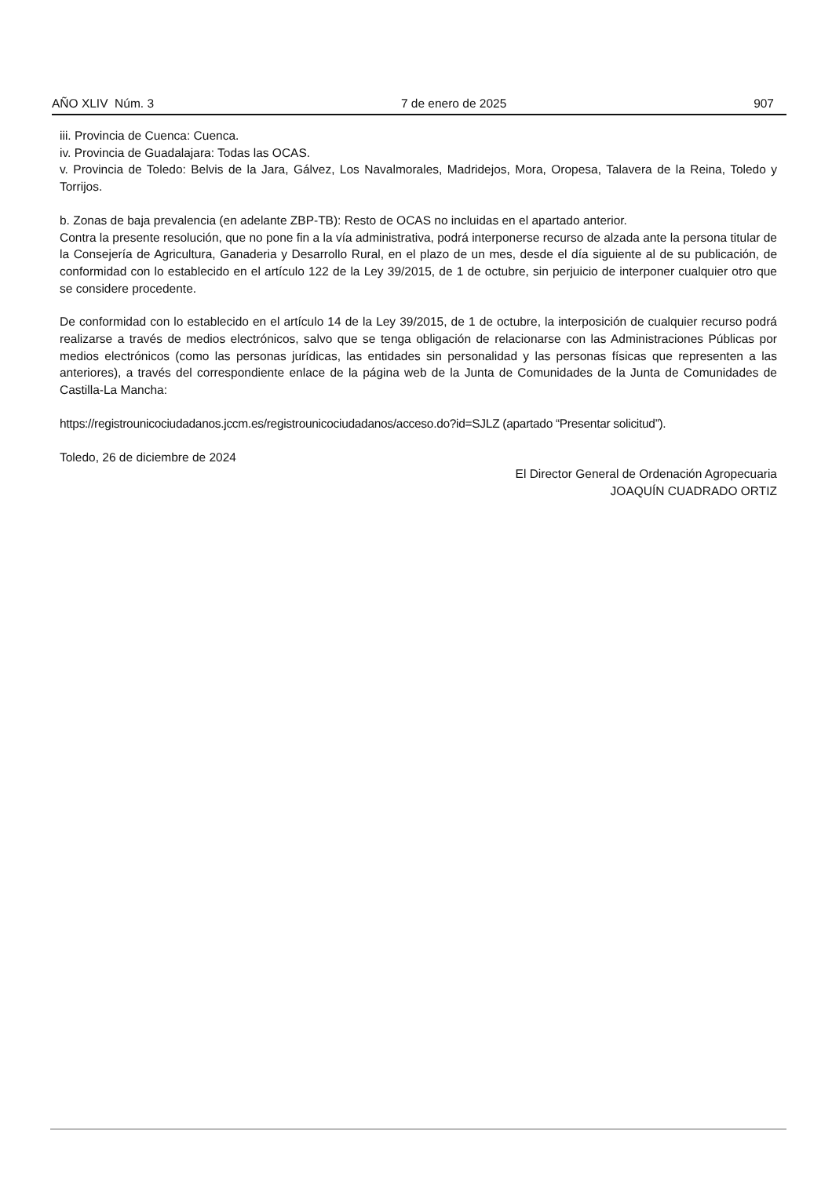AÑO XLIV Núm. 3 7 de enero de 2025 907
iii. Provincia de Cuenca: Cuenca.
iv. Provincia de Guadalajara: Todas las OCAS.
v. Provincia de Toledo: Belvis de la Jara, Gálvez, Los Navalmorales, Madridejos, Mora, Oropesa, Talavera de la Reina, Toledo y Torrijos.
b. Zonas de baja prevalencia (en adelante ZBP-TB): Resto de OCAS no incluidas en el apartado anterior.
Contra la presente resolución, que no pone fin a la vía administrativa, podrá interponerse recurso de alzada ante la persona titular de la Consejería de Agricultura, Ganaderia y Desarrollo Rural, en el plazo de un mes, desde el día siguiente al de su publicación, de conformidad con lo establecido en el artículo 122 de la Ley 39/2015, de 1 de octubre, sin perjuicio de interponer cualquier otro que se considere procedente.
De conformidad con lo establecido en el artículo 14 de la Ley 39/2015, de 1 de octubre, la interposición de cualquier recurso podrá realizarse a través de medios electrónicos, salvo que se tenga obligación de relacionarse con las Administraciones Públicas por medios electrónicos (como las personas jurídicas, las entidades sin personalidad y las personas físicas que representen a las anteriores), a través del correspondiente enlace de la página web de la Junta de Comunidades de la Junta de Comunidades de Castilla-La Mancha:
https://registrounicociudadanos.jccm.es/registrounicociudadanos/acceso.do?id=SJLZ (apartado “Presentar solicitud”).
Toledo, 26 de diciembre de 2024
El Director General de Ordenación Agropecuaria
JOAQUÍN CUADRADO ORTIZ